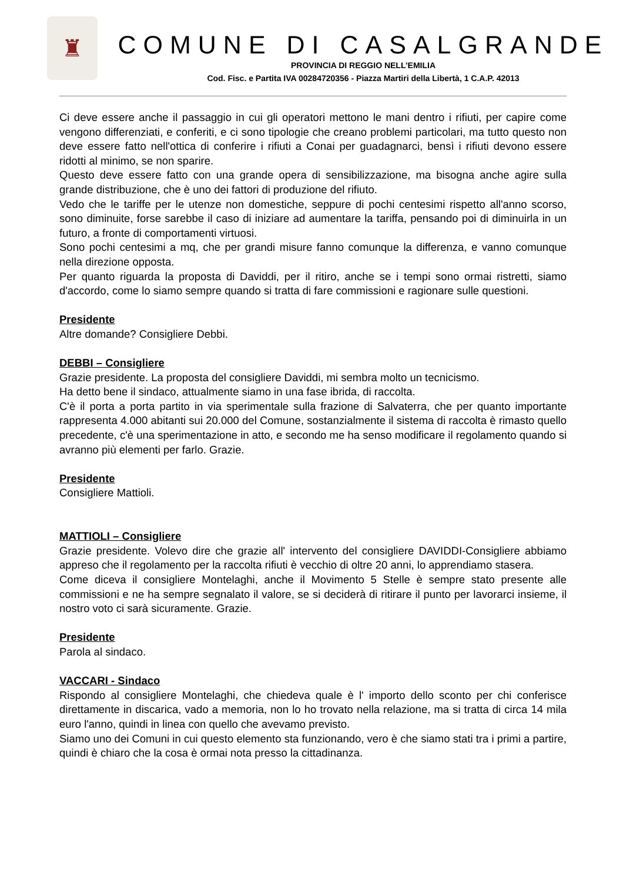♜
COMUNE DI CASALGRANDE
PROVINCIA DI REGGIO NELL’EMILIA
Cod. Fisc. e Partita IVA 00284720356 - Piazza Martiri della Libertà, 1 C.A.P. 42013
Ci deve essere anche il passaggio in cui gli operatori mettono le mani dentro i rifiuti, per capire come vengono differenziati, e conferiti, e ci sono tipologie che creano problemi particolari, ma tutto questo non deve essere fatto nell'ottica di conferire i rifiuti a Conai per guadagnarci, bensì i rifiuti devono essere ridotti al minimo, se non sparire.
Questo deve essere fatto con una grande opera di sensibilizzazione, ma bisogna anche agire sulla grande distribuzione, che è uno dei fattori di produzione del rifiuto.
Vedo che le tariffe per le utenze non domestiche, seppure di pochi centesimi rispetto all'anno scorso, sono diminuite, forse sarebbe il caso di iniziare ad aumentare la tariffa, pensando poi di diminuirla in un futuro, a fronte di comportamenti virtuosi.
Sono pochi centesimi a mq, che per grandi misure fanno comunque la differenza, e vanno comunque nella direzione opposta.
Per quanto riguarda la proposta di Daviddi, per il ritiro, anche se i tempi sono ormai ristretti, siamo d'accordo, come lo siamo sempre quando si tratta di fare commissioni e ragionare sulle questioni.
Presidente
Altre domande? Consigliere Debbi.
DEBBI – Consigliere
Grazie presidente. La proposta del consigliere Daviddi, mi sembra molto un tecnicismo.
Ha detto bene il sindaco, attualmente siamo in una fase ibrida, di raccolta.
C'è il porta a porta partito in via sperimentale sulla frazione di Salvaterra, che per quanto importante rappresenta 4.000 abitanti sui 20.000 del Comune, sostanzialmente il sistema di raccolta è rimasto quello precedente, c'è una sperimentazione in atto, e secondo me ha senso modificare il regolamento quando si avranno più elementi per farlo. Grazie.
Presidente
Consigliere Mattioli.
MATTIOLI – Consigliere
Grazie presidente. Volevo dire che grazie all' intervento del consigliere DAVIDDI-Consigliere abbiamo appreso che il regolamento per la raccolta rifiuti è vecchio di oltre 20 anni, lo apprendiamo stasera.
Come diceva il consigliere Montelaghi, anche il Movimento 5 Stelle è sempre stato presente alle commissioni e ne ha sempre segnalato il valore, se si deciderà di ritirare il punto per lavorarci insieme, il nostro voto ci sarà sicuramente. Grazie.
Presidente
Parola al sindaco.
VACCARI - Sindaco
Rispondo al consigliere Montelaghi, che chiedeva quale è l' importo dello sconto per chi conferisce direttamente in discarica, vado a memoria, non lo ho trovato nella relazione, ma si tratta di circa 14 mila euro l'anno, quindi in linea con quello che avevamo previsto.
Siamo uno dei Comuni in cui questo elemento sta funzionando, vero è che siamo stati tra i primi a partire, quindi è chiaro che la cosa è ormai nota presso la cittadinanza.